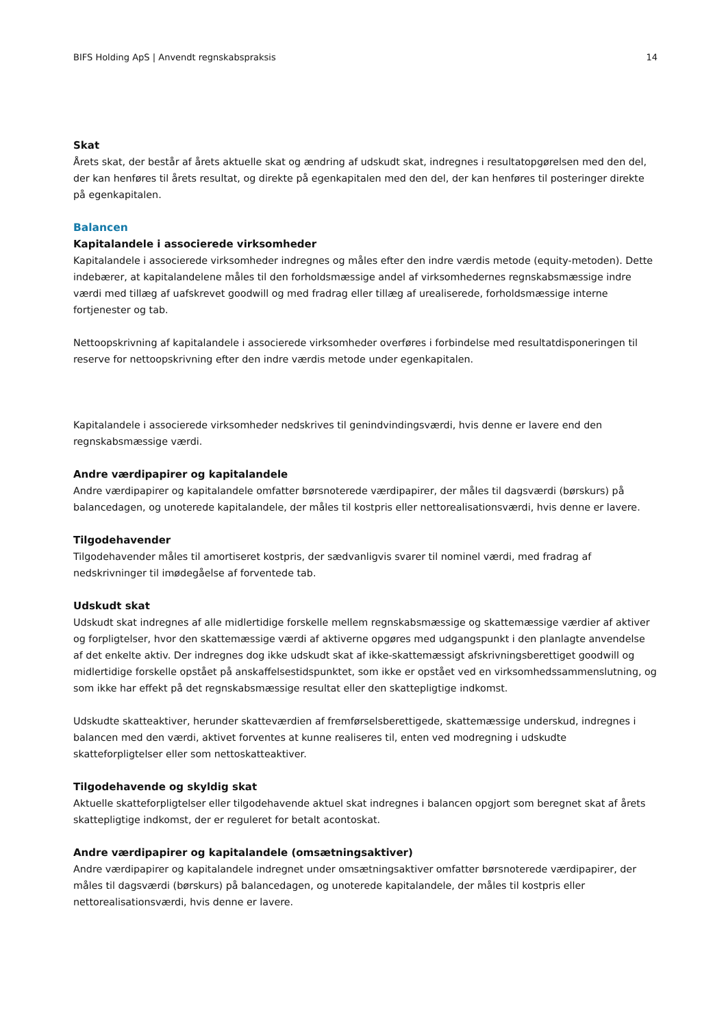BIFS Holding ApS | Anvendt regnskabspraksis 14
Skat
Årets skat, der består af årets aktuelle skat og ændring af udskudt skat, indregnes i resultatopgørelsen med den del, der kan henføres til årets resultat, og direkte på egenkapitalen med den del, der kan henføres til posteringer direkte på egenkapitalen.
Balancen
Kapitalandele i associerede virksomheder
Kapitalandele i associerede virksomheder indregnes og måles efter den indre værdis metode (equity-metoden). Dette indebærer, at kapitalandelene måles til den forholdsmæssige andel af virksomhedernes regnskabsmæssige indre værdi med tillæg af uafskrevet goodwill og med fradrag eller tillæg af urealiserede, forholdsmæssige interne fortjenester og tab.
Nettoopskrivning af kapitalandele i associerede virksomheder overføres i forbindelse med resultatdisponeringen til reserve for nettoopskrivning efter den indre værdis metode under egenkapitalen.
Kapitalandele i associerede virksomheder nedskrives til genindvindingsværdi, hvis denne er lavere end den regnskabsmæssige værdi.
Andre værdipapirer og kapitalandele
Andre værdipapirer og kapitalandele omfatter børsnoterede værdipapirer, der måles til dagsværdi (børskurs) på balancedagen, og unoterede kapitalandele, der måles til kostpris eller nettorealisationsværdi, hvis denne er lavere.
Tilgodehavender
Tilgodehavender måles til amortiseret kostpris, der sædvanligvis svarer til nominel værdi, med fradrag af nedskrivninger til imødegåelse af forventede tab.
Udskudt skat
Udskudt skat indregnes af alle midlertidige forskelle mellem regnskabsmæssige og skattemæssige værdier af aktiver og forpligtelser, hvor den skattemæssige værdi af aktiverne opgøres med udgangspunkt i den planlagte anvendelse af det enkelte aktiv. Der indregnes dog ikke udskudt skat af ikke-skattemæssigt afskrivningsberettiget goodwill og midlertidige forskelle opstået på anskaffelsestidspunktet, som ikke er opstået ved en virksomhedssammenslutning, og som ikke har effekt på det regnskabsmæssige resultat eller den skattepligtige indkomst.
Udskudte skatteaktiver, herunder skatteværdien af fremførselsberettigede, skattemæssige underskud, indregnes i balancen med den værdi, aktivet forventes at kunne realiseres til, enten ved modregning i udskudte skatteforpligtelser eller som nettoskatteaktiver.
Tilgodehavende og skyldig skat
Aktuelle skatteforpligtelser eller tilgodehavende aktuel skat indregnes i balancen opgjort som beregnet skat af årets skattepligtige indkomst, der er reguleret for betalt acontoskat.
Andre værdipapirer og kapitalandele (omsætningsaktiver)
Andre værdipapirer og kapitalandele indregnet under omsætningsaktiver omfatter børsnoterede værdipapirer, der måles til dagsværdi (børskurs) på balancedagen, og unoterede kapitalandele, der måles til kostpris eller nettorealisationsværdi, hvis denne er lavere.